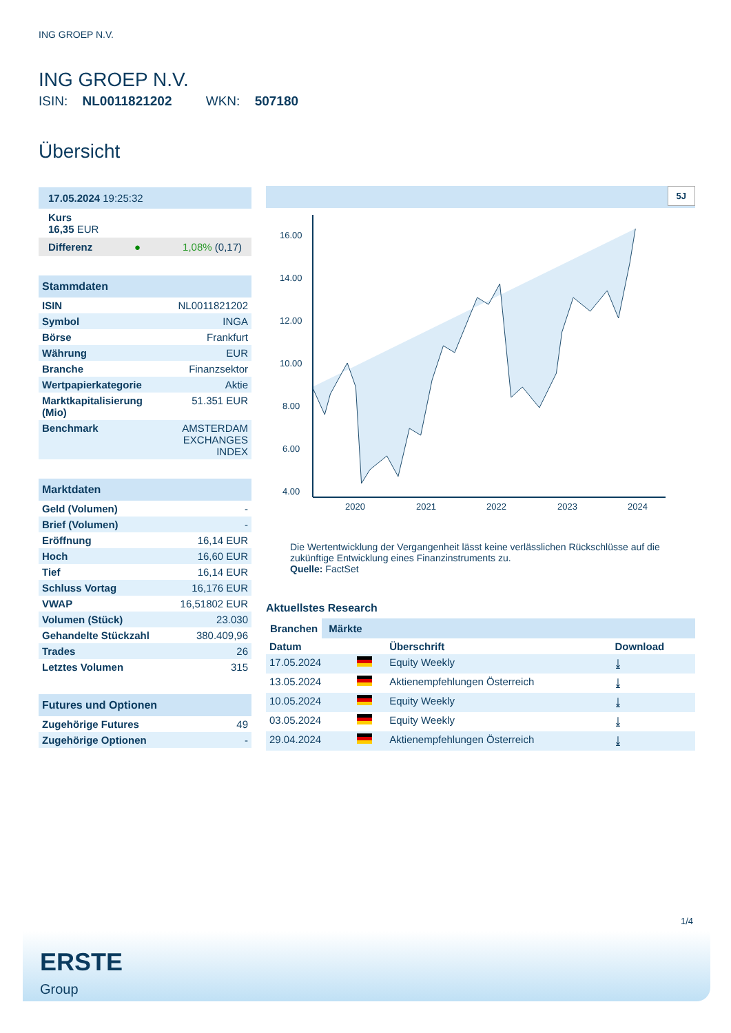ING GROEP N.V.
ING GROEP N.V.
ISIN: NL0011821202 WKN: 507180
Übersicht
17.05.2024 19:25:32
Kurs
16,35 EUR
Differenz ● 1,08% (0,17)
Stammdaten
| ISIN | NL0011821202 |
| Symbol | INGA |
| Börse | Frankfurt |
| Währung | EUR |
| Branche | Finanzsektor |
| Wertpapierkategorie | Aktie |
| Marktkapitalisierung (Mio) | 51.351 EUR |
| Benchmark | AMSTERDAM EXCHANGES INDEX |
Marktdaten
| Geld (Volumen) | - |
| Brief (Volumen) | - |
| Eröffnung | 16,14 EUR |
| Hoch | 16,60 EUR |
| Tief | 16,14 EUR |
| Schluss Vortag | 16,176 EUR |
| VWAP | 16,51802 EUR |
| Volumen (Stück) | 23.030 |
| Gehandelte Stückzahl | 380.409,96 |
| Trades | 26 |
| Letztes Volumen | 315 |
Futures und Optionen
| Zugehörige Futures | 49 |
| Zugehörige Optionen | - |
5J
16.00
14.00
12.00
10.00
8.00
6.00
4.00
2020
2021
2022
2023
2024
Die Wertentwicklung der Vergangenheit lässt keine verlässlichen Rückschlüsse auf die zukünftige Entwicklung eines Finanzinstruments zu.
Quelle: FactSet
Aktuellstes Research
Branchen Märkte
| Datum | | Überschrift | Download |
| --- | --- | --- | --- |
| 17.05.2024 | | Equity Weekly | ⤓ |
| 13.05.2024 | | Aktienempfehlungen Österreich | ⤓ |
| 10.05.2024 | | Equity Weekly | ⤓ |
| 03.05.2024 | | Equity Weekly | ⤓ |
| 29.04.2024 | | Aktienempfehlungen Österreich | ⤓ |
1/4
ERSTE
Group